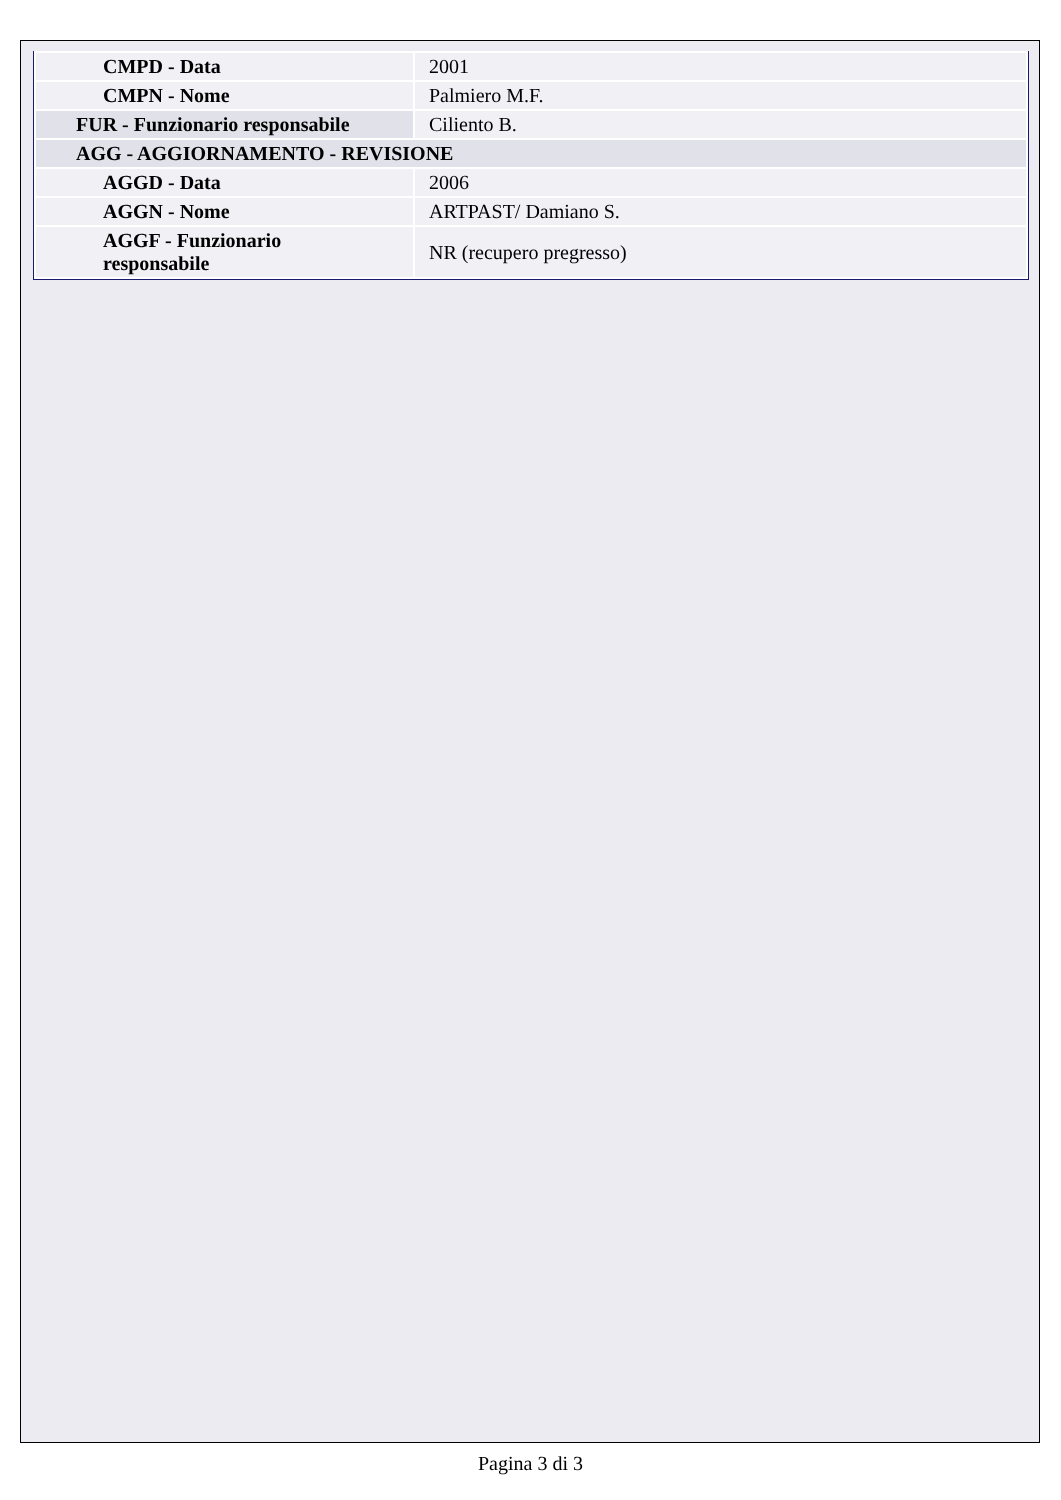| CMPD - Data | 2001 |
| CMPN - Nome | Palmiero M.F. |
| FUR - Funzionario responsabile | Ciliento B. |
| AGG - AGGIORNAMENTO - REVISIONE | |
| AGGD - Data | 2006 |
| AGGN - Nome | ARTPAST/ Damiano S. |
| AGGF - Funzionario responsabile | NR (recupero pregresso) |
Pagina 3 di 3